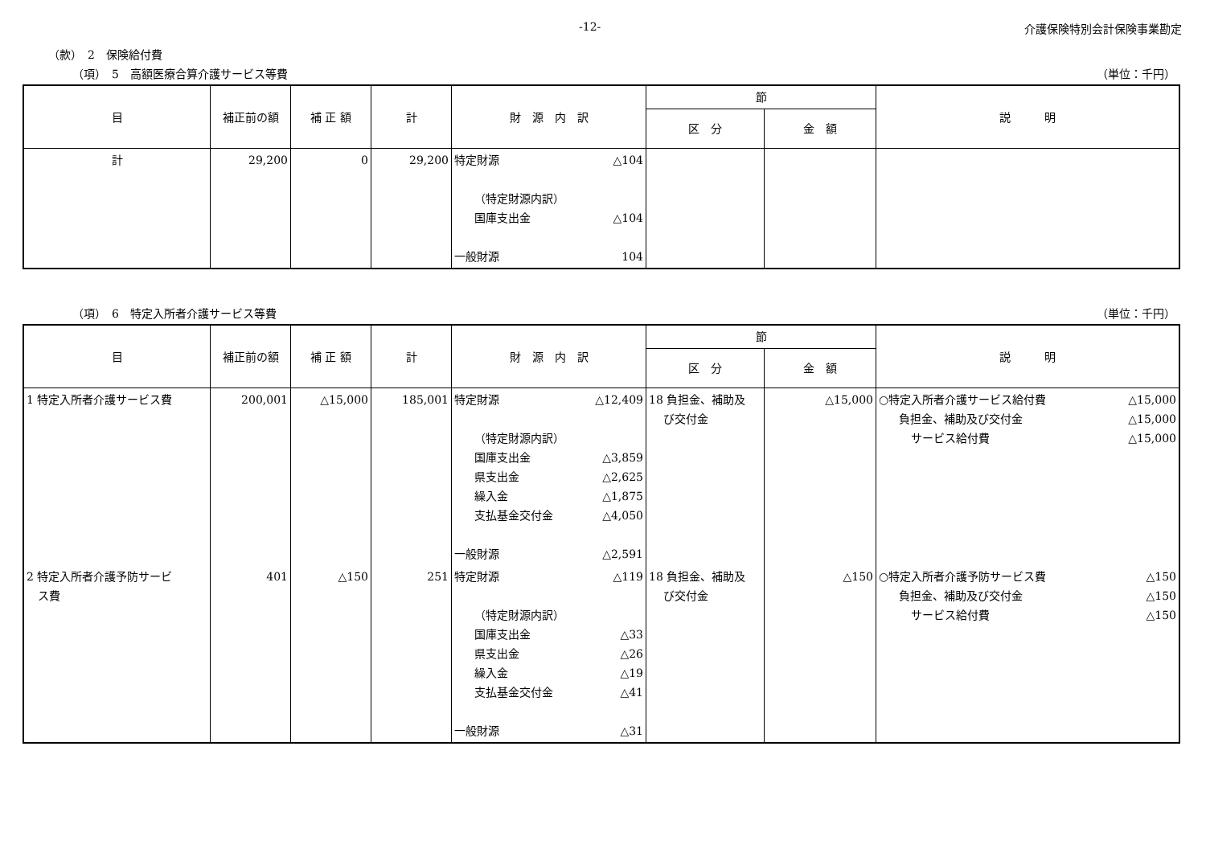-12- 介護保険特別会計保険事業勘定
（款）　2　保険給付費
（項）　5　高額医療合算介護サービス等費 （単位：千円）
| 目 | 補正前の額 | 補 正 額 | 計 | 財 源 内 訳 | 節 | | 説 明 |
| --- | --- | --- | --- | --- | --- | --- | --- |
| | | | | | 区 分 | 金 額 | |
| 計 | 29,200 | 0 | 29,200 | 特定財源 △104 （特定財源内訳） 国庫支出金 △104 一般財源 104 | | | |
（項）　6　特定入所者介護サービス等費 （単位：千円）
| 目 | 補正前の額 | 補 正 額 | 計 | 財 源 内 訳 | 節 | | 説 明 |
| --- | --- | --- | --- | --- | --- | --- | --- |
| | | | | | 区 分 | 金 額 | |
| 1 特定入所者介護サービス費 | 200,001 | △15,000 | 185,001 | 特定財源 △12,409 （特定財源内訳） 国庫支出金 △3,859 県支出金 △2,625 繰入金 △1,875 支払基金交付金 △4,050 一般財源 △2,591 | 18 負担金、補助及 び交付金 | △15,000 | ○特定入所者介護サービス給付費 △15,000 負担金、補助及び交付金 △15,000 サービス給付費 △15,000 |
| 2 特定入所者介護予防サービ ス費 | 401 | △150 | 251 | 特定財源 △119 （特定財源内訳） 国庫支出金 △33 県支出金 △26 繰入金 △19 支払基金交付金 △41 一般財源 △31 | 18 負担金、補助及 び交付金 | △150 | ○特定入所者介護予防サービス費 △150 負担金、補助及び交付金 △150 サービス給付費 △150 |